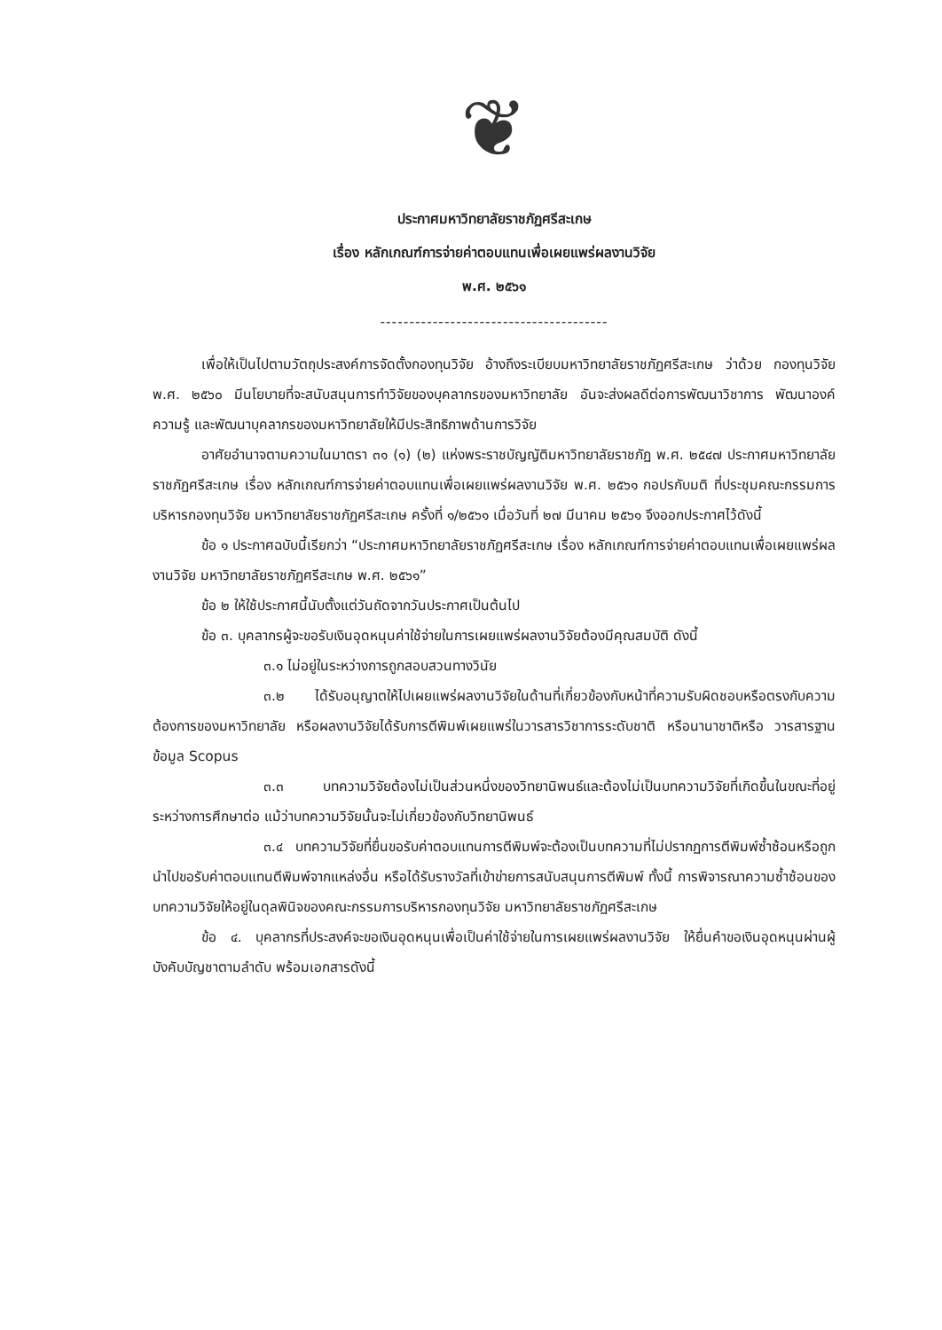❦
ประกาศมหาวิทยาลัยราชภัฏศรีสะเกษ
เรื่อง หลักเกณฑ์การจ่ายค่าตอบแทนเพื่อเผยแพร่ผลงานวิจัย
พ.ศ. ๒๕๖๑
---------------------------------------
เพื่อให้เป็นไปตามวัตถุประสงค์การจัดตั้งกองทุนวิจัย อ้างถึงระเบียบมหาวิทยาลัยราชภัฏศรีสะเกษ ว่าด้วย กองทุนวิจัย พ.ศ. ๒๕๖๐ มีนโยบายที่จะสนับสนุนการทำวิจัยของบุคลากรของมหาวิทยาลัย อันจะส่งผลดีต่อการพัฒนาวิชาการ พัฒนาองค์ความรู้ และพัฒนาบุคลากรของมหาวิทยาลัยให้มีประสิทธิภาพด้านการวิจัย
อาศัยอำนาจตามความในมาตรา ๓๑ (๑) (๒) แห่งพระราชบัญญัติมหาวิทยาลัยราชภัฏ พ.ศ. ๒๕๔๗ ประกาศมหาวิทยาลัยราชภัฏศรีสะเกษ เรื่อง หลักเกณฑ์การจ่ายค่าตอบแทนเพื่อเผยแพร่ผลงานวิจัย พ.ศ. ๒๕๖๑ กอปรกับมติ ที่ประชุมคณะกรรมการบริหารกองทุนวิจัย มหาวิทยาลัยราชภัฏศรีสะเกษ ครั้งที่ ๑/๒๕๖๑ เมื่อวันที่ ๒๗ มีนาคม ๒๕๖๑ จึงออกประกาศไว้ดังนี้
ข้อ ๑ ประกาศฉบับนี้เรียกว่า “ประกาศมหาวิทยาลัยราชภัฏศรีสะเกษ เรื่อง หลักเกณฑ์การจ่ายค่าตอบแทนเพื่อเผยแพร่ผลงานวิจัย มหาวิทยาลัยราชภัฏศรีสะเกษ พ.ศ. ๒๕๖๑”
ข้อ ๒ ให้ใช้ประกาศนี้นับตั้งแต่วันถัดจากวันประกาศเป็นต้นไป
ข้อ ๓. บุคลากรผู้จะขอรับเงินอุดหนุนค่าใช้จ่ายในการเผยแพร่ผลงานวิจัยต้องมีคุณสมบัติ ดังนี้
๓.๑ ไม่อยู่ในระหว่างการถูกสอบสวนทางวินัย
๓.๒ ได้รับอนุญาตให้ไปเผยแพร่ผลงานวิจัยในด้านที่เกี่ยวข้องกับหน้าที่ความรับผิดชอบหรือตรงกับความต้องการของมหาวิทยาลัย หรือผลงานวิจัยได้รับการตีพิมพ์เผยแพร่ในวารสารวิชาการระดับชาติ หรือนานาชาติหรือ วารสารฐานข้อมูล Scopus
๓.๓ บทความวิจัยต้องไม่เป็นส่วนหนึ่งของวิทยานิพนธ์และต้องไม่เป็นบทความวิจัยที่เกิดขึ้นในขณะที่อยู่ระหว่างการศึกษาต่อ แม้ว่าบทความวิจัยนั้นจะไม่เกี่ยวข้องกับวิทยานิพนธ์
๓.๔ บทความวิจัยที่ยื่นขอรับค่าตอบแทนการตีพิมพ์จะต้องเป็นบทความที่ไม่ปรากฏการตีพิมพ์ซ้ำซ้อนหรือถูกนำไปขอรับค่าตอบแทนตีพิมพ์จากแหล่งอื่น หรือได้รับรางวัลที่เข้าข่ายการสนับสนุนการตีพิมพ์ ทั้งนี้ การพิจารณาความซ้ำซ้อนของบทความวิจัยให้อยู่ในดุลพินิจของคณะกรรมการบริหารกองทุนวิจัย มหาวิทยาลัยราชภัฏศรีสะเกษ
ข้อ ๔. บุคลากรที่ประสงค์จะขอเงินอุดหนุนเพื่อเป็นค่าใช้จ่ายในการเผยแพร่ผลงานวิจัย ให้ยื่นคำขอเงินอุดหนุนผ่านผู้บังคับบัญชาตามลำดับ พร้อมเอกสารดังนี้